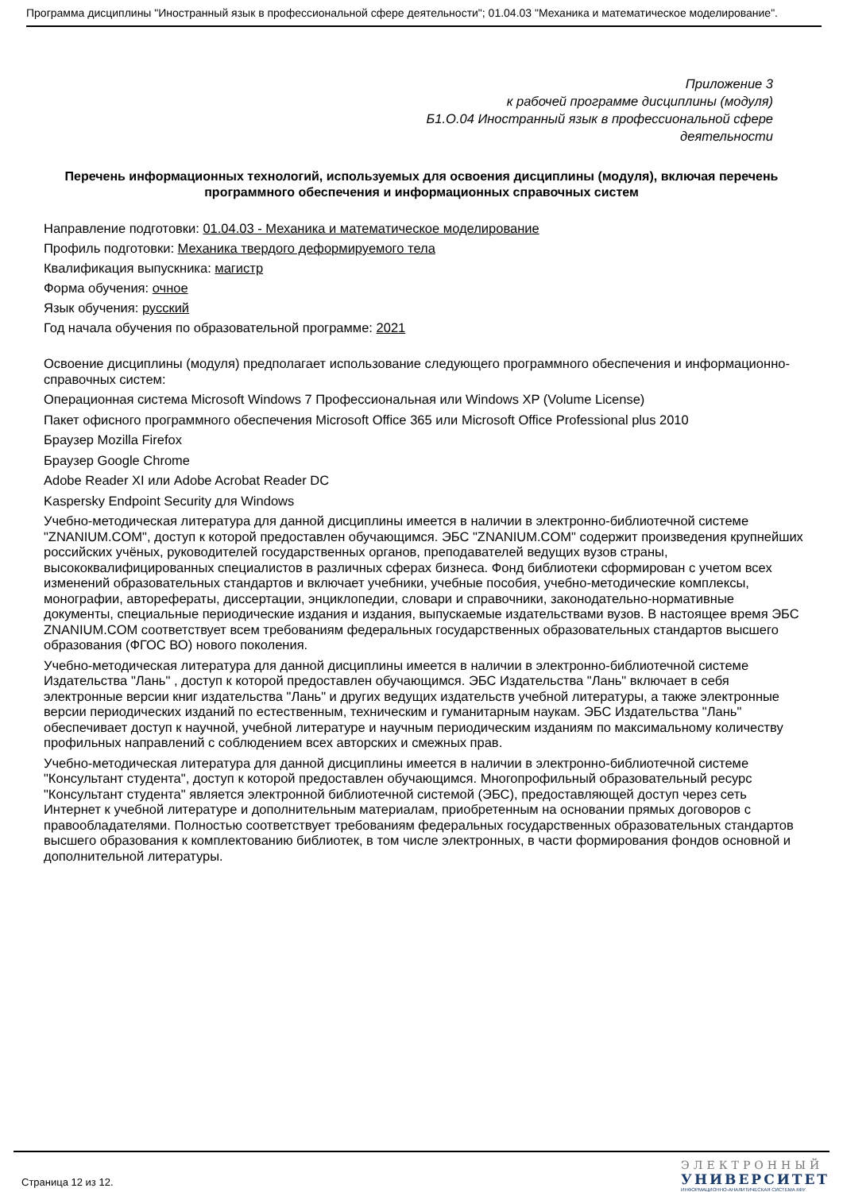Программа дисциплины "Иностранный язык в профессиональной сфере деятельности"; 01.04.03 "Механика и математическое моделирование".
Приложение 3
к рабочей программе дисциплины (модуля)
Б1.О.04 Иностранный язык в профессиональной сфере
деятельности
Перечень информационных технологий, используемых для освоения дисциплины (модуля), включая перечень программного обеспечения и информационных справочных систем
Направление подготовки: 01.04.03 - Механика и математическое моделирование
Профиль подготовки: Механика твердого деформируемого тела
Квалификация выпускника: магистр
Форма обучения: очное
Язык обучения: русский
Год начала обучения по образовательной программе: 2021
Освоение дисциплины (модуля) предполагает использование следующего программного обеспечения и информационно-справочных систем:
Операционная система Microsoft Windows 7 Профессиональная или Windows XP (Volume License)
Пакет офисного программного обеспечения Microsoft Office 365 или Microsoft Office Professional plus 2010
Браузер Mozilla Firefox
Браузер Google Chrome
Adobe Reader XI или Adobe Acrobat Reader DC
Kaspersky Endpoint Security для Windows
Учебно-методическая литература для данной дисциплины имеется в наличии в электронно-библиотечной системе "ZNANIUM.COM", доступ к которой предоставлен обучающимся. ЭБС "ZNANIUM.COM" содержит произведения крупнейших российских учёных, руководителей государственных органов, преподавателей ведущих вузов страны, высококвалифицированных специалистов в различных сферах бизнеса. Фонд библиотеки сформирован с учетом всех изменений образовательных стандартов и включает учебники, учебные пособия, учебно-методические комплексы, монографии, авторефераты, диссертации, энциклопедии, словари и справочники, законодательно-нормативные документы, специальные периодические издания и издания, выпускаемые издательствами вузов. В настоящее время ЭБС ZNANIUM.COM соответствует всем требованиям федеральных государственных образовательных стандартов высшего образования (ФГОС ВО) нового поколения.
Учебно-методическая литература для данной дисциплины имеется в наличии в электронно-библиотечной системе Издательства "Лань" , доступ к которой предоставлен обучающимся. ЭБС Издательства "Лань" включает в себя электронные версии книг издательства "Лань" и других ведущих издательств учебной литературы, а также электронные версии периодических изданий по естественным, техническим и гуманитарным наукам. ЭБС Издательства "Лань" обеспечивает доступ к научной, учебной литературе и научным периодическим изданиям по максимальному количеству профильных направлений с соблюдением всех авторских и смежных прав.
Учебно-методическая литература для данной дисциплины имеется в наличии в электронно-библиотечной системе "Консультант студента", доступ к которой предоставлен обучающимся. Многопрофильный образовательный ресурс "Консультант студента" является электронной библиотечной системой (ЭБС), предоставляющей доступ через сеть Интернет к учебной литературе и дополнительным материалам, приобретенным на основании прямых договоров с правообладателями. Полностью соответствует требованиям федеральных государственных образовательных стандартов высшего образования к комплектованию библиотек, в том числе электронных, в части формирования фондов основной и дополнительной литературы.
Страница 12 из 12.
ЭЛЕКТРОННЫЙ
УНИВЕРСИТЕТ
ИНФОРМАЦИОННО-АНАЛИТИЧЕСКАЯ СИСТЕМА КФУ